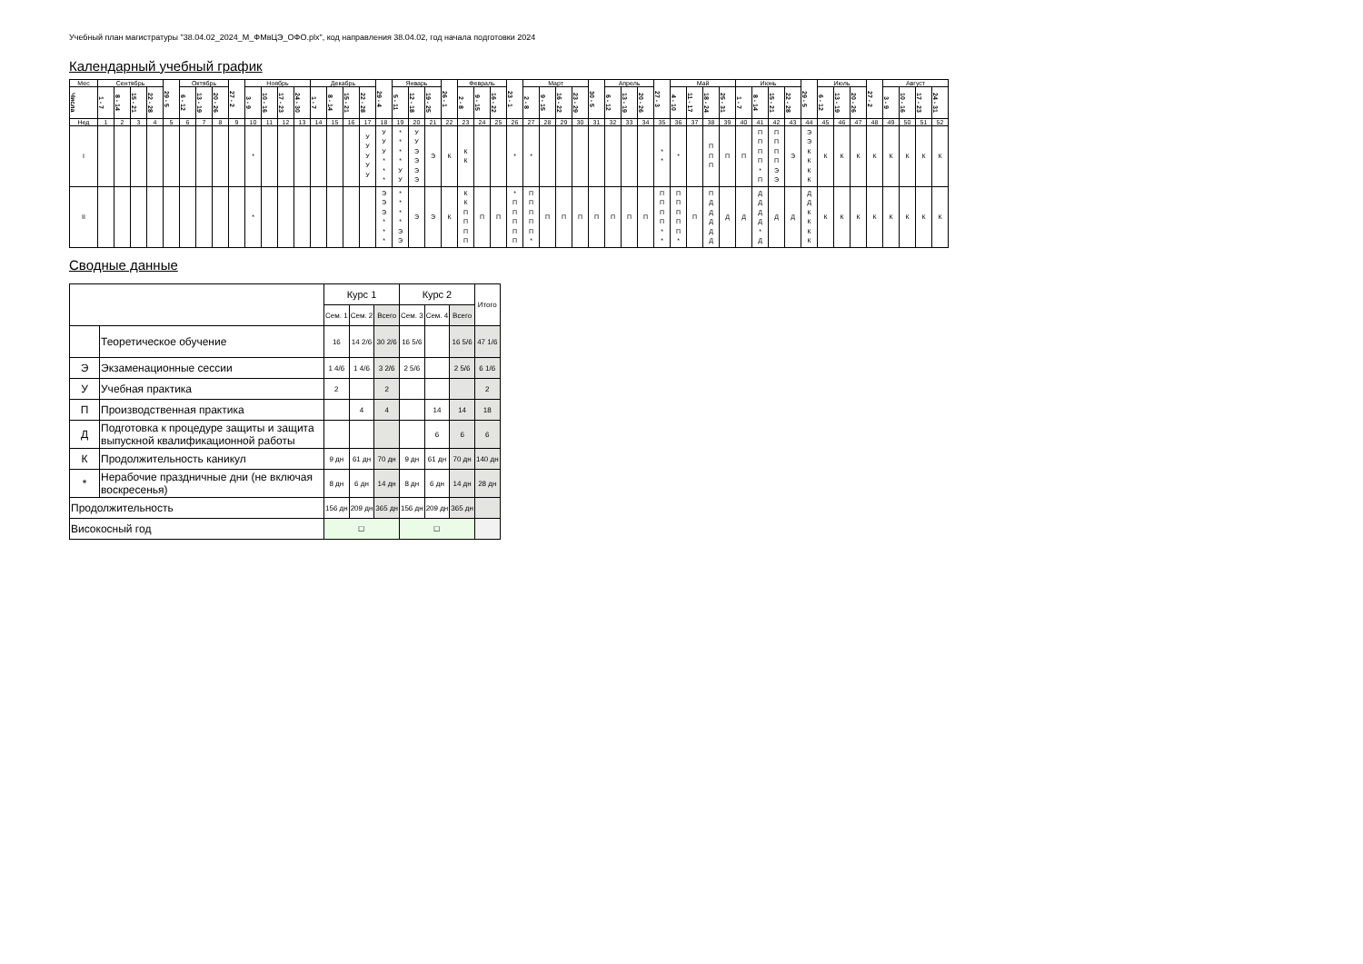Учебный план магистратуры "38.04.02_2024_М_ФМвЦЭ_ОФО.plx", код направления 38.04.02, год начала подготовки 2024
Календарный учебный график
| Мес | Сентябрь | | | | 29 - 5 | Октябрь | | | 27 - 2 | Ноябрь | | | | Декабрь | | | | 29 - 4 | Январь | | | 26 - 1 | Февраль | | | 23 - 1 | Март | | | | 30 - 5 | Апрель | | | 27 - 3 | Май | | | | Июнь | | | | 29 - 5 | Июль | | | 27 - 2 | Август | | | |
| --- | --- | --- | --- | --- | --- | --- | --- | --- | --- | --- | --- | --- | --- | --- | --- | --- | --- | --- | --- | --- | --- | --- | --- | --- | --- | --- | --- | --- | --- | --- | --- | --- | --- | --- | --- | --- | --- | --- | --- | --- | --- | --- | --- | --- | --- | --- | --- | --- | --- | --- | --- | --- |
| Числа | 1 - 7 | 8 - 14 | 15 - 21 | 22 - 28 | | 6 - 12 | 13 - 19 | 20 - 26 | | 3 - 9 | 10 - 16 | 17 - 23 | 24 - 30 | 1 - 7 | 8 - 14 | 15 - 21 | 22 - 28 | | 5 - 11 | 12 - 18 | 19 - 25 | | 2 - 8 | 9 - 15 | 16 - 22 | | 2 - 8 | 9 - 15 | 16 - 22 | 23 - 29 | | 6 - 12 | 13 - 19 | 20 - 26 | | 4 - 10 | 11 - 17 | 18 - 24 | 25 - 31 | 1 - 7 | 8 - 14 | 15 - 21 | 22 - 28 | | 6 - 12 | 13 - 19 | 20 - 26 | | 3 - 9 | 10 - 16 | 17 - 23 | 24 - 31 |
| Нед | 1 | 2 | 3 | 4 | 5 | 6 | 7 | 8 | 9 | 10 | 11 | 12 | 13 | 14 | 15 | 16 | 17 | 18 | 19 | 20 | 21 | 22 | 23 | 24 | 25 | 26 | 27 | 28 | 29 | 30 | 31 | 32 | 33 | 34 | 35 | 36 | 37 | 38 | 39 | 40 | 41 | 42 | 43 | 44 | 45 | 46 | 47 | 48 | 49 | 50 | 51 | 52 |
| I | | | | | | | | | | * | | | | | | | У У У У У | У У У * * * | * * * * У У | У У Э Э Э Э | Э | К | К К | | | * | * | | | | | | | | * * | * | | П П П | П | П | П П П П * П | П П П П Э Э | Э | Э Э К К К К | К | К | К | К | К | К | К | К |
| II | | | | | | | | | | * | | | | | | | | Э Э Э * * * | * * * * Э Э | Э | Э | К | К К П П П П | П | П | * П П П П П | П П П П П * | П | П | П | П | П | П | П | П П П П * * | П П П П П * | П | П Д Д Д Д Д | Д | Д | Д Д Д Д * Д | Д | Д | Д Д К К К К | К | К | К | К | К | К | К | К |
Сводные данные
| | | Курс 1 | | | Курс 2 | | | Итого |
| | | Сем. 1 | Сем. 2 | Всего | Сем. 3 | Сем. 4 | Всего | |
| | Теоретическое обучение | 16 | 14 2/6 | 30 2/6 | 16 5/6 | | 16 5/6 | 47 1/6 |
| Э | Экзаменационные сессии | 1 4/6 | 1 4/6 | 3 2/6 | 2 5/6 | | 2 5/6 | 6 1/6 |
| У | Учебная практика | 2 | | 2 | | | | 2 |
| П | Производственная практика | | 4 | 4 | | 14 | 14 | 18 |
| Д | Подготовка к процедуре защиты и защита выпускной квалификационной работы | | | | | 6 | 6 | 6 |
| К | Продолжительность каникул | 9 дн | 61 дн | 70 дн | 9 дн | 61 дн | 70 дн | 140 дн |
| * | Нерабочие праздничные дни (не включая воскресенья) | 8 дн | 6 дн | 14 дн | 8 дн | 6 дн | 14 дн | 28 дн |
| Продолжительность | | 156 дн | 209 дн | 365 дн | 156 дн | 209 дн | 365 дн | |
| Високосный год | | ☐ | | | ☐ | | | |